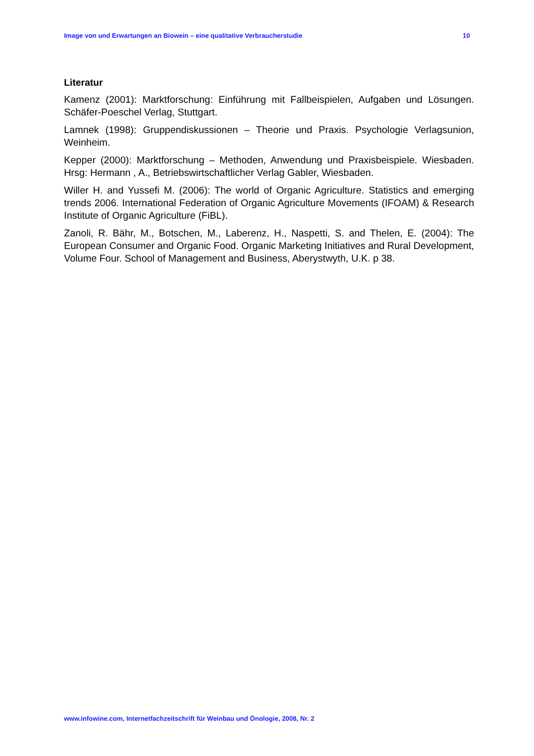Image von und Erwartungen an Biowein – eine qualitative Verbraucherstudie 10
Literatur
Kamenz (2001): Marktforschung: Einführung mit Fallbeispielen, Aufgaben und Lösungen. Schäfer-Poeschel Verlag, Stuttgart.
Lamnek (1998): Gruppendiskussionen – Theorie und Praxis. Psychologie Verlagsunion, Weinheim.
Kepper (2000): Marktforschung – Methoden, Anwendung und Praxisbeispiele. Wiesbaden. Hrsg: Hermann , A., Betriebswirtschaftlicher Verlag Gabler, Wiesbaden.
Willer H. and Yussefi M. (2006): The world of Organic Agriculture. Statistics and emerging trends 2006. International Federation of Organic Agriculture Movements (IFOAM) & Research Institute of Organic Agriculture (FiBL).
Zanoli, R. Bähr, M., Botschen, M., Laberenz, H., Naspetti, S. and Thelen, E. (2004): The European Consumer and Organic Food. Organic Marketing Initiatives and Rural Development, Volume Four. School of Management and Business, Aberystwyth, U.K. p 38.
www.infowine.com, Internetfachzeitschrift für Weinbau und Önologie, 2008, Nr. 2